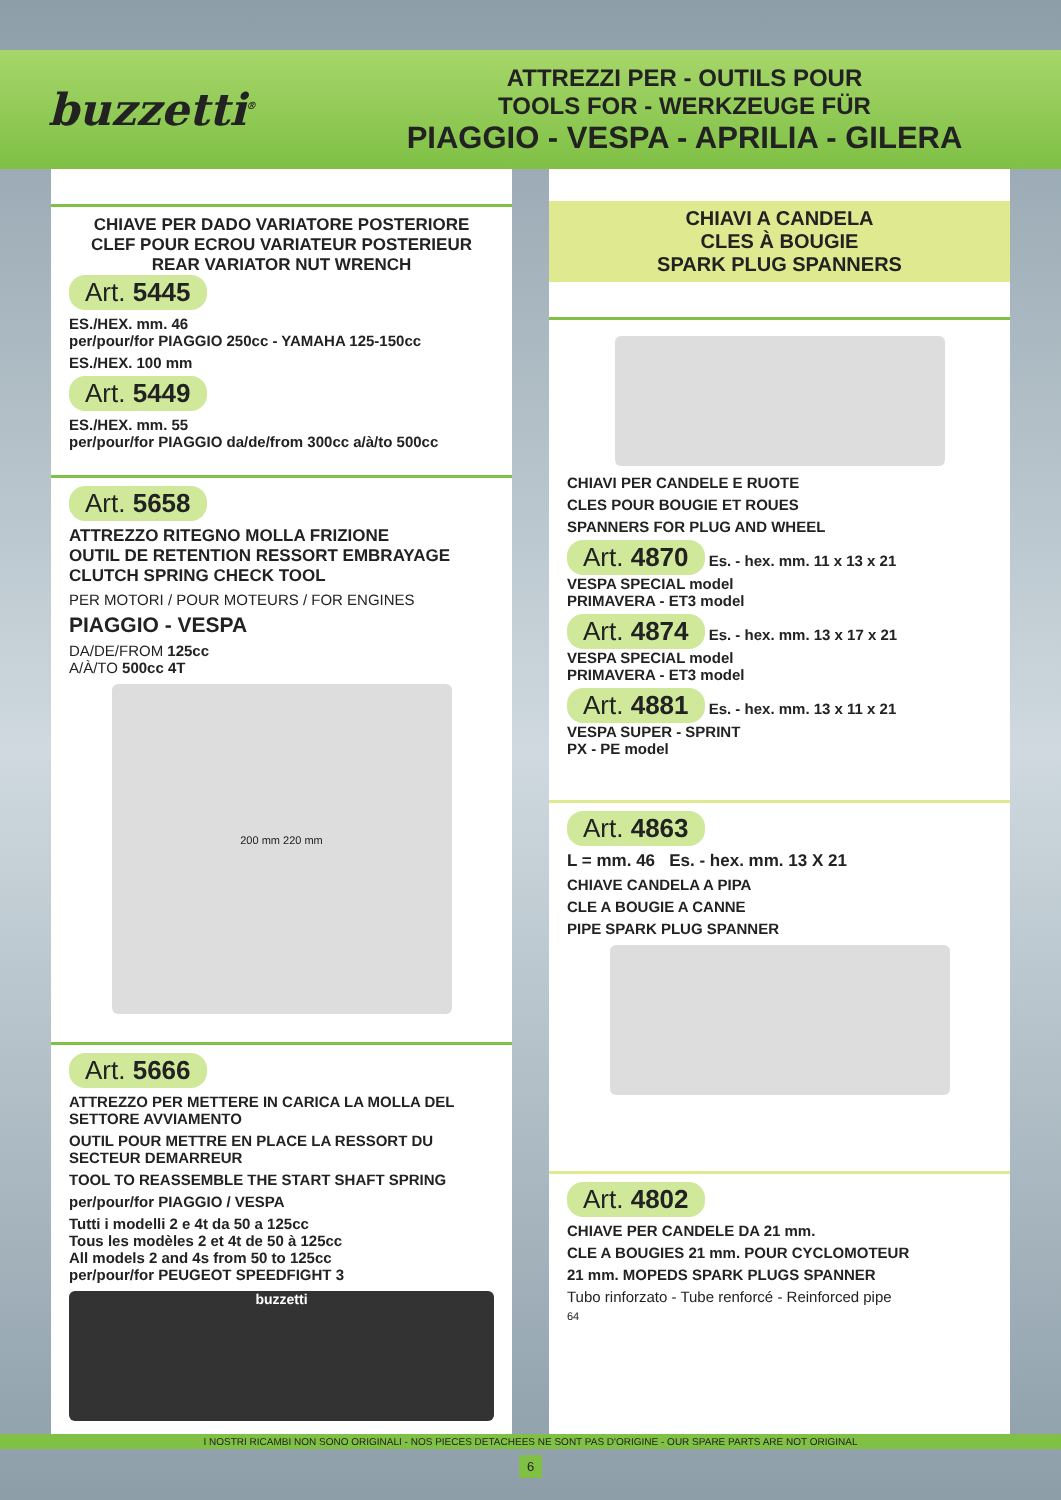buzzetti<sup>®</sup>
ATTREZZI PER - OUTILS POUR
TOOLS FOR - WERKZEUGE FÜR
PIAGGIO - VESPA - APRILIA - GILERA
CHIAVE PER DADO VARIATORE POSTERIORE
CLEF POUR ECROU VARIATEUR POSTERIEUR
REAR VARIATOR NUT WRENCH
Art. 5445
ES./HEX. mm. 46
per/pour/for PIAGGIO 250cc - YAMAHA 125-150cc
ES./HEX. 100 mm
Art. 5449
ES./HEX. mm. 55
per/pour/for PIAGGIO da/de/from 300cc a/à/to 500cc
Art. 5658
ATTREZZO RITEGNO MOLLA FRIZIONE
OUTIL DE RETENTION RESSORT EMBRAYAGE
CLUTCH SPRING CHECK TOOL
PER MOTORI / POUR MOTEURS / FOR ENGINES
PIAGGIO - VESPA
DA/DE/FROM 125cc
A/À/TO 500cc 4T
200 mm 220 mm
Art. 5666
ATTREZZO PER METTERE IN CARICA LA MOLLA DEL SETTORE AVVIAMENTO
OUTIL POUR METTRE EN PLACE LA RESSORT DU SECTEUR DEMARREUR
TOOL TO REASSEMBLE THE START SHAFT SPRING
per/pour/for PIAGGIO / VESPA
Tutti i modelli 2 e 4t da 50 a 125cc
Tous les modèles 2 et 4t de 50 à 125cc
All models 2 and 4s from 50 to 125cc
per/pour/for PEUGEOT SPEEDFIGHT 3
buzzetti
CHIAVI A CANDELA
CLES À BOUGIE
SPARK PLUG SPANNERS
CHIAVI PER CANDELE E RUOTE
CLES POUR BOUGIE ET ROUES
SPANNERS FOR PLUG AND WHEEL
Art. 4870 Es. - hex. mm. 11 x 13 x 21
VESPA SPECIAL model
PRIMAVERA - ET3 model
Art. 4874 Es. - hex. mm. 13 x 17 x 21
VESPA SPECIAL model
PRIMAVERA - ET3 model
Art. 4881 Es. - hex. mm. 13 x 11 x 21
VESPA SUPER - SPRINT
PX - PE model
Art. 4863
L = mm. 46 Es. - hex. mm. 13 X 21
CHIAVE CANDELA A PIPA
CLE A BOUGIE A CANNE
PIPE SPARK PLUG SPANNER
Art. 4802
CHIAVE PER CANDELE DA 21 mm.
CLE A BOUGIES 21 mm. POUR CYCLOMOTEUR
21 mm. MOPEDS SPARK PLUGS SPANNER
Tubo rinforzato - Tube renforcé - Reinforced pipe
64
I NOSTRI RICAMBI NON SONO ORIGINALI - NOS PIECES DETACHEES NE SONT PAS D'ORIGINE - OUR SPARE PARTS ARE NOT ORIGINAL
6